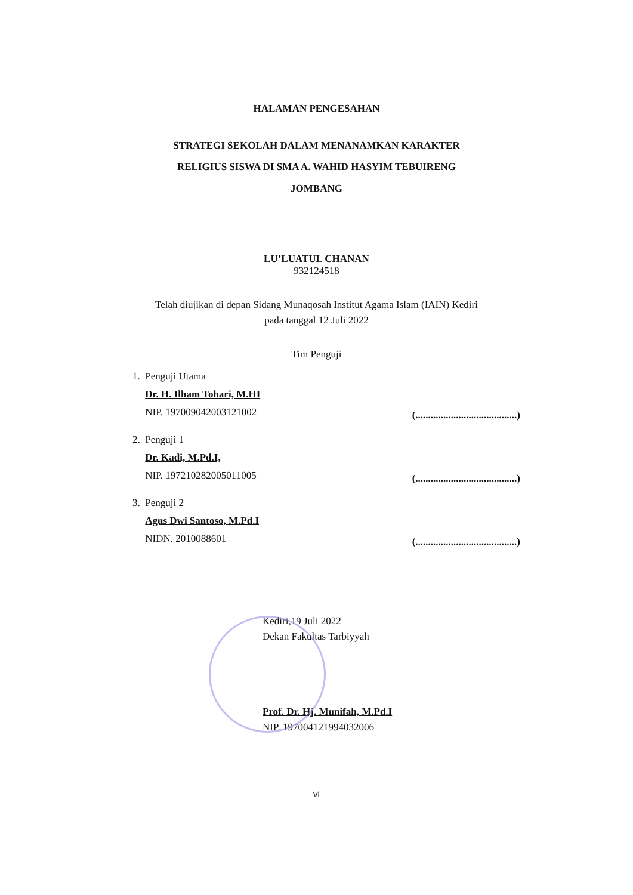HALAMAN PENGESAHAN
STRATEGI SEKOLAH DALAM MENANAMKAN KARAKTER
RELIGIUS SISWA DI SMA A. WAHID HASYIM TEBUIRENG
JOMBANG
LU’LUATUL CHANAN
932124518
Telah diujikan di depan Sidang Munaqosah Institut Agama Islam (IAIN) Kediri
pada tanggal 12 Juli 2022
Tim Penguji
1. Penguji Utama
Dr. H. Ilham Tohari, M.HI
NIP. 197009042003121002
(........................................)
2. Penguji 1
Dr. Kadi, M.Pd.I,
NIP. 197210282005011005
(........................................)
3. Penguji 2
Agus Dwi Santoso, M.Pd.I
NIDN. 2010088601
(........................................)
Kediri,19 Juli 2022
Dekan Fakultas Tarbiyyah
Prof. Dr. Hj. Munifah, M.Pd.I
NIP. 197004121994032006
vi